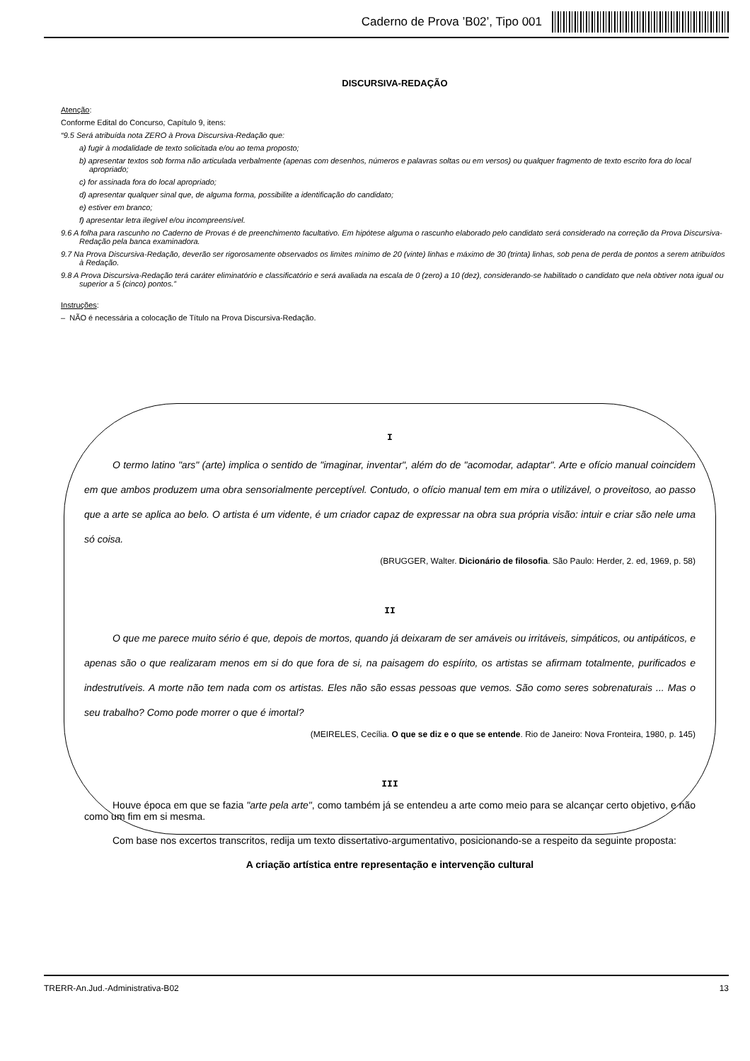Caderno de Prova ’B02’, Tipo 001
DISCURSIVA-REDAÇÃO
Atenção:
Conforme Edital do Concurso, Capítulo 9, itens:
“9.5 Será atribuída nota ZERO à Prova Discursiva-Redação que:
a) fugir à modalidade de texto solicitada e/ou ao tema proposto;
b) apresentar textos sob forma não articulada verbalmente (apenas com desenhos, números e palavras soltas ou em versos) ou qualquer fragmento de texto escrito fora do local apropriado;
c) for assinada fora do local apropriado;
d) apresentar qualquer sinal que, de alguma forma, possibilite a identificação do candidato;
e) estiver em branco;
f) apresentar letra ilegível e/ou incompreensível.
9.6 A folha para rascunho no Caderno de Provas é de preenchimento facultativo. Em hipótese alguma o rascunho elaborado pelo candidato será considerado na correção da Prova Discursiva-Redação pela banca examinadora.
9.7 Na Prova Discursiva-Redação, deverão ser rigorosamente observados os limites mínimo de 20 (vinte) linhas e máximo de 30 (trinta) linhas, sob pena de perda de pontos a serem atribuídos à Redação.
9.8 A Prova Discursiva-Redação terá caráter eliminatório e classificatório e será avaliada na escala de 0 (zero) a 10 (dez), considerando-se habilitado o candidato que nela obtiver nota igual ou superior a 5 (cinco) pontos.”
Instruções:
– NÃO é necessária a colocação de Título na Prova Discursiva-Redação.
I
O termo latino "ars" (arte) implica o sentido de "imaginar, inventar", além do de "acomodar, adaptar". Arte e ofício manual coincidem em que ambos produzem uma obra sensorialmente perceptível. Contudo, o ofício manual tem em mira o utilizável, o proveitoso, ao passo que a arte se aplica ao belo. O artista é um vidente, é um criador capaz de expressar na obra sua própria visão: intuir e criar são nele uma só coisa.
(BRUGGER, Walter. Dicionário de filosofia. São Paulo: Herder, 2. ed, 1969, p. 58)
II
O que me parece muito sério é que, depois de mortos, quando já deixaram de ser amáveis ou irritáveis, simpáticos, ou antipáticos, e apenas são o que realizaram menos em si do que fora de si, na paisagem do espírito, os artistas se afirmam totalmente, purificados e indestrutíveis. A morte não tem nada com os artistas. Eles não são essas pessoas que vemos. São como seres sobrenaturais ... Mas o seu trabalho? Como pode morrer o que é imortal?
(MEIRELES, Cecília. O que se diz e o que se entende. Rio de Janeiro: Nova Fronteira, 1980, p. 145)
III
Houve época em que se fazia "arte pela arte", como também já se entendeu a arte como meio para se alcançar certo objetivo, e não como um fim em si mesma.
Com base nos excertos transcritos, redija um texto dissertativo-argumentativo, posicionando-se a respeito da seguinte proposta:
A criação artística entre representação e intervenção cultural
TRERR-An.Jud.-Administrativa-B02 13